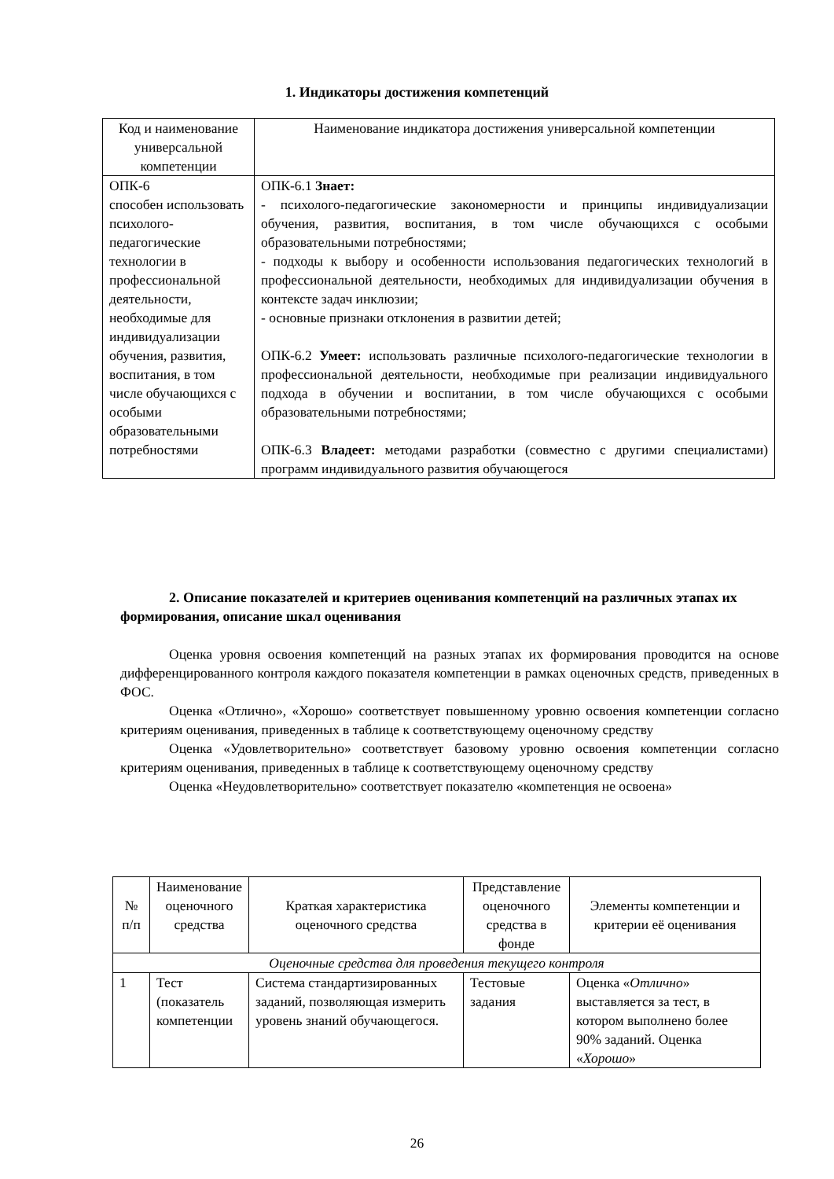1. Индикаторы достижения компетенций
| Код и наименование универсальной компетенции | Наименование индикатора достижения универсальной компетенции |
| --- | --- |
| ОПК-6 способен использовать психолого-педагогические технологии в профессиональной деятельности, необходимые для индивидуализации обучения, развития, воспитания, в том числе обучающихся с особыми образовательными потребностями | ОПК-6.1 Знает: - психолого-педагогические закономерности и принципы индивидуализации обучения, развития, воспитания, в том числе обучающихся с особыми образовательными потребностями; - подходы к выбору и особенности использования педагогических технологий в профессиональной деятельности, необходимых для индивидуализации обучения в контексте задач инклюзии; - основные признаки отклонения в развитии детей; ОПК-6.2 Умеет: использовать различные психолого-педагогические технологии в профессиональной деятельности, необходимые при реализации индивидуального подхода в обучении и воспитании, в том числе обучающихся с особыми образовательными потребностями; ОПК-6.3 Владеет: методами разработки (совместно с другими специалистами) программ индивидуального развития обучающегося |
2. Описание показателей и критериев оценивания компетенций на различных этапах их формирования, описание шкал оценивания
Оценка уровня освоения компетенций на разных этапах их формирования проводится на основе дифференцированного контроля каждого показателя компетенции в рамках оценочных средств, приведенных в ФОС.
Оценка «Отлично», «Хорошо» соответствует повышенному уровню освоения компетенции согласно критериям оценивания, приведенных в таблице к соответствующему оценочному средству
Оценка «Удовлетворительно» соответствует базовому уровню освоения компетенции согласно критериям оценивания, приведенных в таблице к соответствующему оценочному средству
Оценка «Неудовлетворительно» соответствует показателю «компетенция не освоена»
| № п/п | Наименование оценочного средства | Краткая характеристика оценочного средства | Представление оценочного средства в фонде | Элементы компетенции и критерии её оценивания |
| --- | --- | --- | --- | --- |
| Оценочные средства для проведения текущего контроля | | | | |
| 1 | Тест (показатель компетенции | Система стандартизированных заданий, позволяющая измерить уровень знаний обучающегося. | Тестовые задания | Оценка « Отлично » выставляется за тест, в котором выполнено более 90% заданий. Оценка « Хорошо » |
26